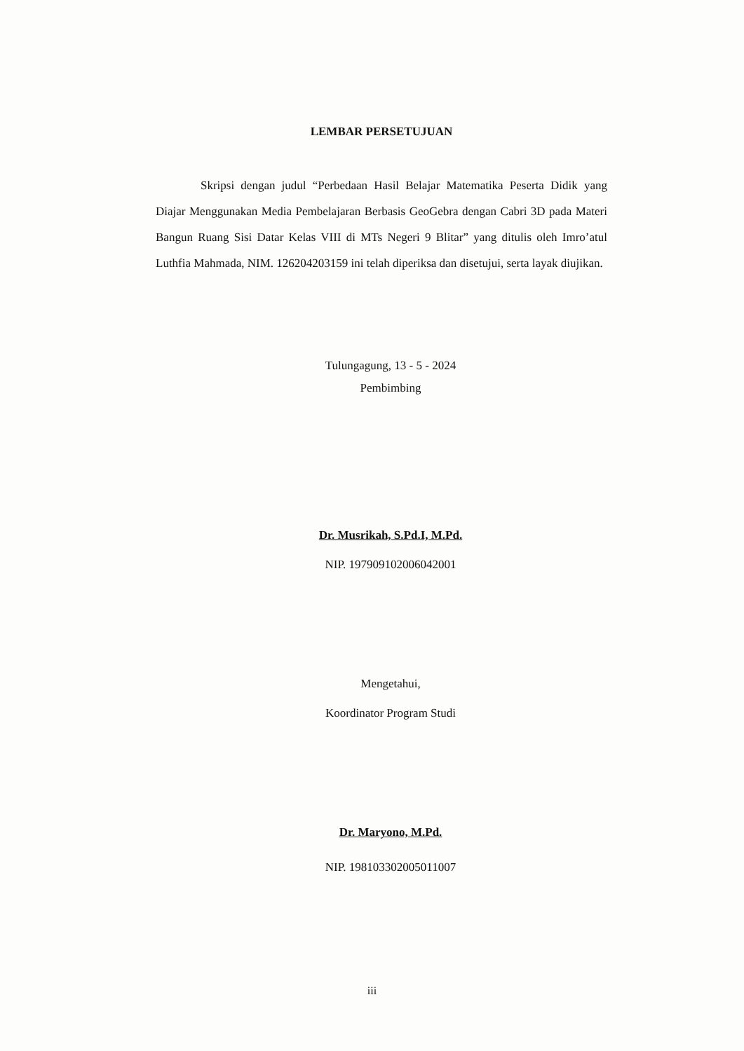LEMBAR PERSETUJUAN
Skripsi dengan judul “Perbedaan Hasil Belajar Matematika Peserta Didik yang Diajar Menggunakan Media Pembelajaran Berbasis GeoGebra dengan Cabri 3D pada Materi Bangun Ruang Sisi Datar Kelas VIII di MTs Negeri 9 Blitar” yang ditulis oleh Imro’atul Luthfia Mahmada, NIM. 126204203159 ini telah diperiksa dan disetujui, serta layak diujikan.
Tulungagung, 13 - 5 - 2024
Pembimbing
Dr. Musrikah, S.Pd.I, M.Pd.
NIP. 197909102006042001
Mengetahui,
Koordinator Program Studi
Dr. Maryono, M.Pd.
NIP. 198103302005011007
iii